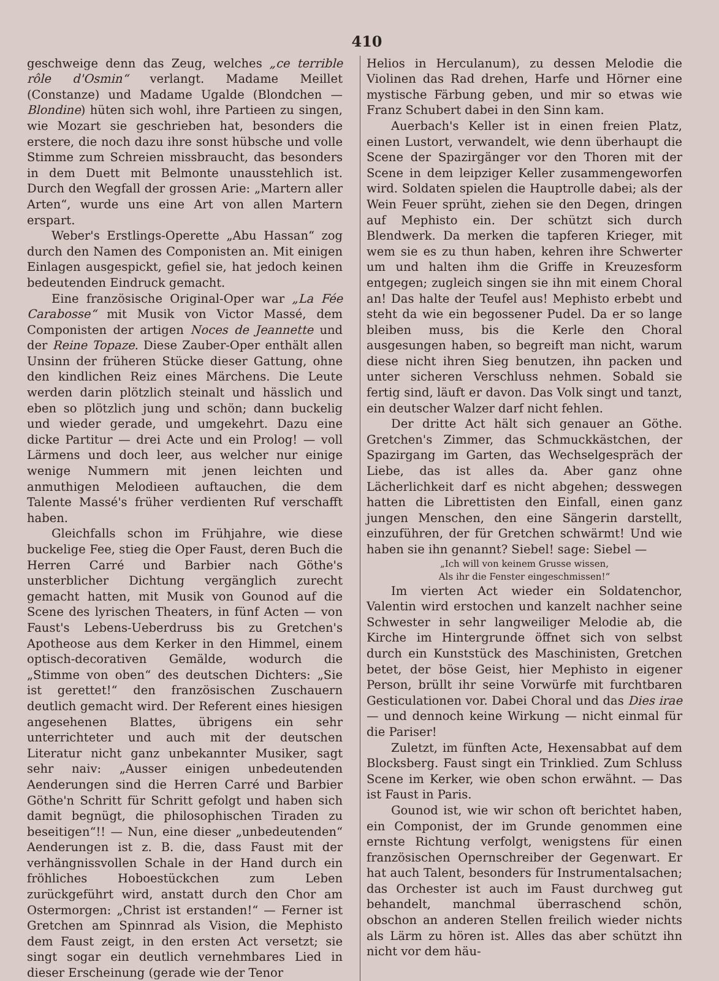410
geschweige denn das Zeug, welches „ce terrible rôle d'Osmin“ verlangt. Madame Meillet (Constanze) und Madame Ugalde (Blondchen — Blondine) hüten sich wohl, ihre Partieen zu singen, wie Mozart sie geschrieben hat, besonders die erstere, die noch dazu ihre sonst hübsche und volle Stimme zum Schreien missbraucht, das besonders in dem Duett mit Belmonte unausstehlich ist. Durch den Wegfall der grossen Arie: „Martern aller Arten“, wurde uns eine Art von allen Martern erspart.
Weber's Erstlings-Operette „Abu Hassan“ zog durch den Namen des Componisten an. Mit einigen Einlagen ausgespickt, gefiel sie, hat jedoch keinen bedeutenden Eindruck gemacht.
Eine französische Original-Oper war „La Fée Carabosse“ mit Musik von Victor Massé, dem Componisten der artigen Noces de Jeannette und der Reine Topaze. Diese Zauber-Oper enthält allen Unsinn der früheren Stücke dieser Gattung, ohne den kindlichen Reiz eines Märchens. Die Leute werden darin plötzlich steinalt und hässlich und eben so plötzlich jung und schön; dann buckelig und wieder gerade, und umgekehrt. Dazu eine dicke Partitur — drei Acte und ein Prolog! — voll Lärmens und doch leer, aus welcher nur einige wenige Nummern mit jenen leichten und anmuthigen Melodieen auftauchen, die dem Talente Massé's früher verdienten Ruf verschafft haben.
Gleichfalls schon im Frühjahre, wie diese buckelige Fee, stieg die Oper Faust, deren Buch die Herren Carré und Barbier nach Göthe's unsterblicher Dichtung vergänglich zurecht gemacht hatten, mit Musik von Gounod auf die Scene des lyrischen Theaters, in fünf Acten — von Faust's Lebens-Ueberdruss bis zu Gretchen's Apotheose aus dem Kerker in den Himmel, einem optisch-decorativen Gemälde, wodurch die „Stimme von oben“ des deutschen Dichters: „Sie ist gerettet!“ den französischen Zuschauern deutlich gemacht wird. Der Referent eines hiesigen angesehenen Blattes, übrigens ein sehr unterrichteter und auch mit der deutschen Literatur nicht ganz unbekannter Musiker, sagt sehr naiv: „Ausser einigen unbedeutenden Aenderungen sind die Herren Carré und Barbier Göthe'n Schritt für Schritt gefolgt und haben sich damit begnügt, die philosophischen Tiraden zu beseitigen“!! — Nun, eine dieser „unbedeutenden“ Aenderungen ist z. B. die, dass Faust mit der verhängnissvollen Schale in der Hand durch ein fröhliches Hoboestückchen zum Leben zurückgeführt wird, anstatt durch den Chor am Ostermorgen: „Christ ist erstanden!“ — Ferner ist Gretchen am Spinnrad als Vision, die Mephisto dem Faust zeigt, in den ersten Act versetzt; sie singt sogar ein deutlich vernehmbares Lied in dieser Erscheinung (gerade wie der Tenor
Helios in Herculanum), zu dessen Melodie die Violinen das Rad drehen, Harfe und Hörner eine mystische Färbung geben, und mir so etwas wie Franz Schubert dabei in den Sinn kam.
Auerbach's Keller ist in einen freien Platz, einen Lustort, verwandelt, wie denn überhaupt die Scene der Spazirgänger vor den Thoren mit der Scene in dem leipziger Keller zusammengeworfen wird. Soldaten spielen die Hauptrolle dabei; als der Wein Feuer sprüht, ziehen sie den Degen, dringen auf Mephisto ein. Der schützt sich durch Blendwerk. Da merken die tapferen Krieger, mit wem sie es zu thun haben, kehren ihre Schwerter um und halten ihm die Griffe in Kreuzesform entgegen; zugleich singen sie ihn mit einem Choral an! Das halte der Teufel aus! Mephisto erbebt und steht da wie ein begossener Pudel. Da er so lange bleiben muss, bis die Kerle den Choral ausgesungen haben, so begreift man nicht, warum diese nicht ihren Sieg benutzen, ihn packen und unter sicheren Verschluss nehmen. Sobald sie fertig sind, läuft er davon. Das Volk singt und tanzt, ein deutscher Walzer darf nicht fehlen.
Der dritte Act hält sich genauer an Göthe. Gretchen's Zimmer, das Schmuckkästchen, der Spazirgang im Garten, das Wechselgespräch der Liebe, das ist alles da. Aber ganz ohne Lächerlichkeit darf es nicht abgehen; desswegen hatten die Librettisten den Einfall, einen ganz jungen Menschen, den eine Sängerin darstellt, einzuführen, der für Gretchen schwärmt! Und wie haben sie ihn genannt? Siebel! sage: Siebel —
„Ich will von keinem Grusse wissen,
Als ihr die Fenster eingeschmissen!“
Im vierten Act wieder ein Soldatenchor, Valentin wird erstochen und kanzelt nachher seine Schwester in sehr langweiliger Melodie ab, die Kirche im Hintergrunde öffnet sich von selbst durch ein Kunststück des Maschinisten, Gretchen betet, der böse Geist, hier Mephisto in eigener Person, brüllt ihr seine Vorwürfe mit furchtbaren Gesticulationen vor. Dabei Choral und das Dies irae — und dennoch keine Wirkung — nicht einmal für die Pariser!
Zuletzt, im fünften Acte, Hexensabbat auf dem Blocksberg. Faust singt ein Trinklied. Zum Schluss Scene im Kerker, wie oben schon erwähnt. — Das ist Faust in Paris.
Gounod ist, wie wir schon oft berichtet haben, ein Componist, der im Grunde genommen eine ernste Richtung verfolgt, wenigstens für einen französischen Opernschreiber der Gegenwart. Er hat auch Talent, besonders für Instrumentalsachen; das Orchester ist auch im Faust durchweg gut behandelt, manchmal überraschend schön, obschon an anderen Stellen freilich wieder nichts als Lärm zu hören ist. Alles das aber schützt ihn nicht vor dem häu-